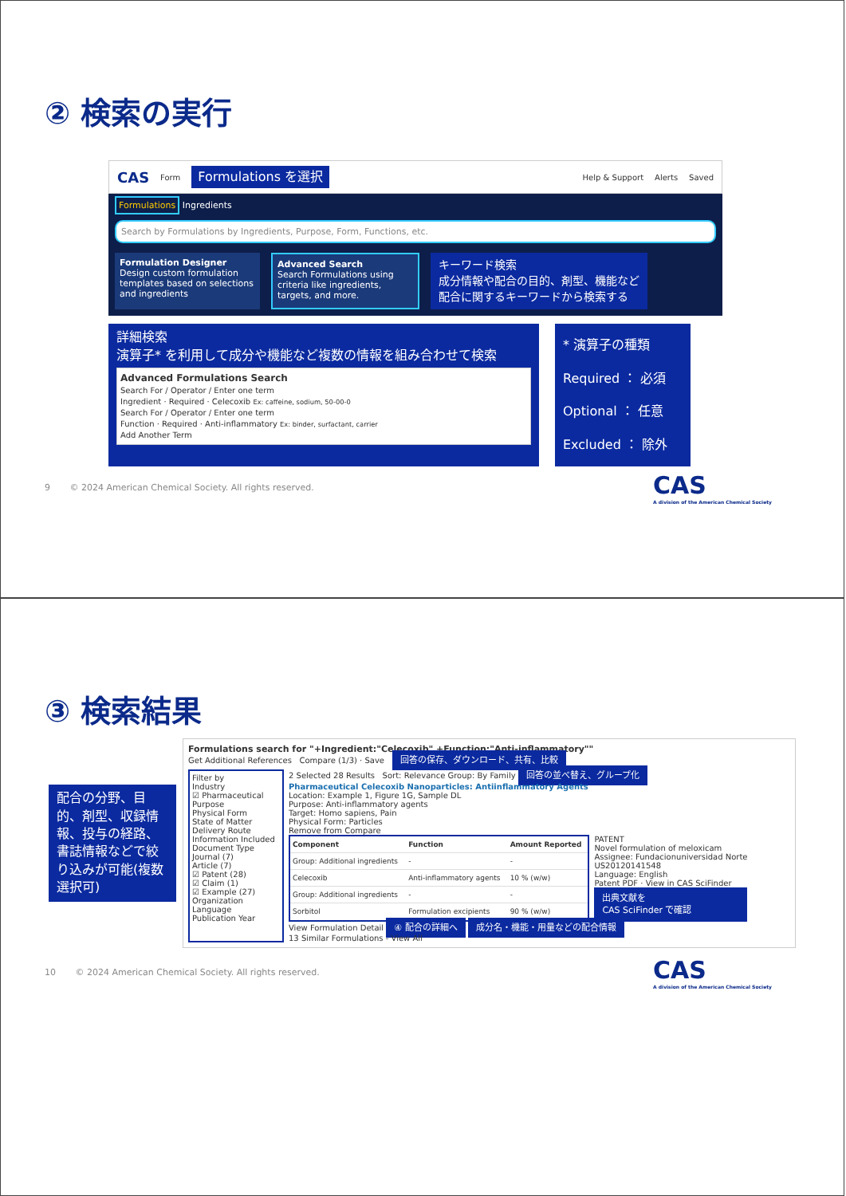② 検索の実行
CAS Form Formulations を選択 Help & Support Alerts Saved
Formulations Ingredients
Search by Formulations by Ingredients, Purpose, Form, Functions, etc.
Formulation Designer
Design custom formulation templates based on selections and ingredients
Advanced Search
Search Formulations using criteria like ingredients, targets, and more.
キーワード検索
成分情報や配合の目的、剤型、機能など
配合に関するキーワードから検索する
詳細検索
演算子* を利用して成分や機能など複数の情報を組み合わせて検索
Advanced Formulations Search
Search For / Operator / Enter one term
Ingredient · Required · Celecoxib Ex: caffeine, sodium, 50-00-0
Search For / Operator / Enter one term
Function · Required · Anti-inflammatory Ex: binder, surfactant, carrier
Add Another Term
* 演算子の種類
Required ： 必須
Optional ： 任意
Excluded ： 除外
9 © 2024 American Chemical Society. All rights reserved.
CAS
A division of the American Chemical Society
③ 検索結果
配合の分野、目的、剤型、収録情報、投与の経路、書誌情報などで絞り込みが可能(複数選択可)
Formulations search for "+Ingredient:"Celecoxib" +Function:"Anti-inflammatory""
Get Additional References Compare (1/3) · Save 回答の保存、ダウンロード、共有、比較
Filter by
Industry
☑ Pharmaceutical
Purpose
Physical Form
State of Matter
Delivery Route
Information Included
Document Type
Journal (7)
Article (7)
☑ Patent (28)
☑ Claim (1)
☑ Example (27)
Organization
Language
Publication Year
2 Selected 28 Results Sort: Relevance Group: By Family 回答の並べ替え、グループ化
Pharmaceutical Celecoxib Nanoparticles: Antiinflammatory Agents
Location: Example 1, Figure 1G, Sample DL
Purpose: Anti-inflammatory agents
Target: Homo sapiens, Pain
Physical Form: Particles
Remove from Compare
| Component | Function | Amount Reported |
| --- | --- | --- |
| Group: Additional ingredients | - | - |
| Celecoxib | Anti-inflammatory agents | 10 % (w/w) |
| Group: Additional ingredients | - | - |
| Sorbitol | Formulation excipients | 90 % (w/w) |
PATENT
Novel formulation of meloxicam
Assignee: Fundacionuniversidad Norte
US20120141548
Language: English
Patent PDF · View in CAS SciFinder
出典文献を
CAS SciFinder で確認
View Formulation Detail ④ 配合の詳細へ 成分名・機能・用量などの配合情報
13 Similar Formulations - View All
10 © 2024 American Chemical Society. All rights reserved.
CAS
A division of the American Chemical Society